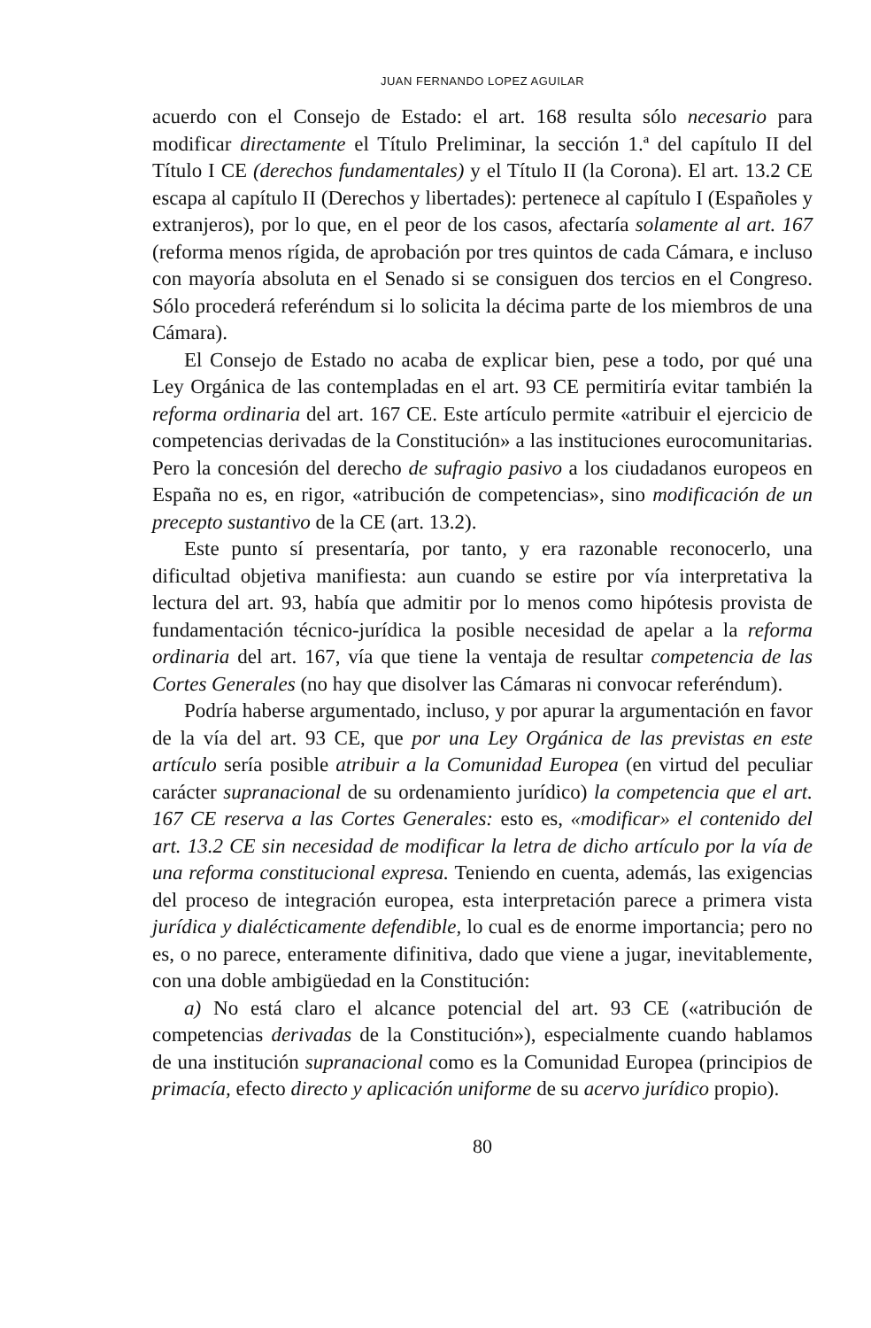JUAN FERNANDO LOPEZ AGUILAR
acuerdo con el Consejo de Estado: el art. 168 resulta sólo necesario para modificar directamente el Título Preliminar, la sección 1.ª del capítulo II del Título I CE (derechos fundamentales) y el Título II (la Corona). El art. 13.2 CE escapa al capítulo II (Derechos y libertades): pertenece al capítulo I (Españoles y extranjeros), por lo que, en el peor de los casos, afectaría solamente al art. 167 (reforma menos rígida, de aprobación por tres quintos de cada Cámara, e incluso con mayoría absoluta en el Senado si se consiguen dos tercios en el Congreso. Sólo procederá referéndum si lo solicita la décima parte de los miembros de una Cámara).
El Consejo de Estado no acaba de explicar bien, pese a todo, por qué una Ley Orgánica de las contempladas en el art. 93 CE permitiría evitar también la reforma ordinaria del art. 167 CE. Este artículo permite «atribuir el ejercicio de competencias derivadas de la Constitución» a las instituciones eurocomunitarias. Pero la concesión del derecho de sufragio pasivo a los ciudadanos europeos en España no es, en rigor, «atribución de competencias», sino modificación de un precepto sustantivo de la CE (art. 13.2).
Este punto sí presentaría, por tanto, y era razonable reconocerlo, una dificultad objetiva manifiesta: aun cuando se estire por vía interpretativa la lectura del art. 93, había que admitir por lo menos como hipótesis provista de fundamentación técnico-jurídica la posible necesidad de apelar a la reforma ordinaria del art. 167, vía que tiene la ventaja de resultar competencia de las Cortes Generales (no hay que disolver las Cámaras ni convocar referéndum).
Podría haberse argumentado, incluso, y por apurar la argumentación en favor de la vía del art. 93 CE, que por una Ley Orgánica de las previstas en este artículo sería posible atribuir a la Comunidad Europea (en virtud del peculiar carácter supranacional de su ordenamiento jurídico) la competencia que el art. 167 CE reserva a las Cortes Generales: esto es, «modificar» el contenido del art. 13.2 CE sin necesidad de modificar la letra de dicho artículo por la vía de una reforma constitucional expresa. Teniendo en cuenta, además, las exigencias del proceso de integración europea, esta interpretación parece a primera vista jurídica y dialécticamente defendible, lo cual es de enorme importancia; pero no es, o no parece, enteramente difinitiva, dado que viene a jugar, inevitablemente, con una doble ambigüedad en la Constitución:
a) No está claro el alcance potencial del art. 93 CE («atribución de competencias derivadas de la Constitución»), especialmente cuando hablamos de una institución supranacional como es la Comunidad Europea (principios de primacía, efecto directo y aplicación uniforme de su acervo jurídico propio).
80